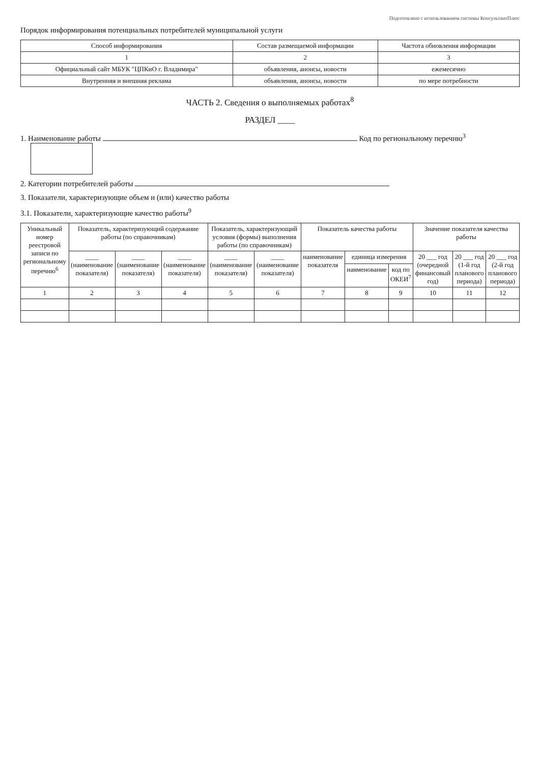Подготовлено с использованием системы КонсультантПлюс
Порядок информирования потенциальных потребителей муниципальной услуги
| Способ информирования | Состав размещаемой информации | Частота обновления информации |
| --- | --- | --- |
| 1 | 2 | 3 |
| Официальный сайт МБУК "ЦПКиО г. Владимира" | объявления, анонсы, новости | ежемесячно |
| Внутренняя и внешняя реклама | объявления, анонсы, новости | по мере потребности |
ЧАСТЬ 2. Сведения о выполняемых работах<sup>8</sup>
РАЗДЕЛ ____
1. Наименование работы Код по региональному перечню<sup>3</sup>
2. Категории потребителей работы
3. Показатели, характеризующие объем и (или) качество работы
3.1. Показатели, характеризующие качество работы<sup>9</sup>
| Уникальный номер реестровой записи по региональному перечню<sup>6</sup> | Показатель, характеризующий содержание работы (по справочникам) | | | Показатель, характеризующий условия (формы) выполнения работы (по справочникам) | | Показатель качества работы | | | Значение показателя качества работы | | |
| --- | --- | --- | --- | --- | --- | --- | --- | --- | --- | --- | --- |
| | ____ (наименование показателя) | ____ (наименование показателя) | ____ (наименование показателя) | ____ (наименование показателя) | ____ (наименование показателя) | наименование показателя | единица измерения | | 20 ___ год (очередной финансовый год) | 20 ___ год (1-й год планового периода) | 20 ___ год (2-й год планового периода) |
| | | | | | | | наименование | код по ОКЕИ<sup>7</sup> | | | |
| 1 | 2 | 3 | 4 | 5 | 6 | 7 | 8 | 9 | 10 | 11 | 12 |